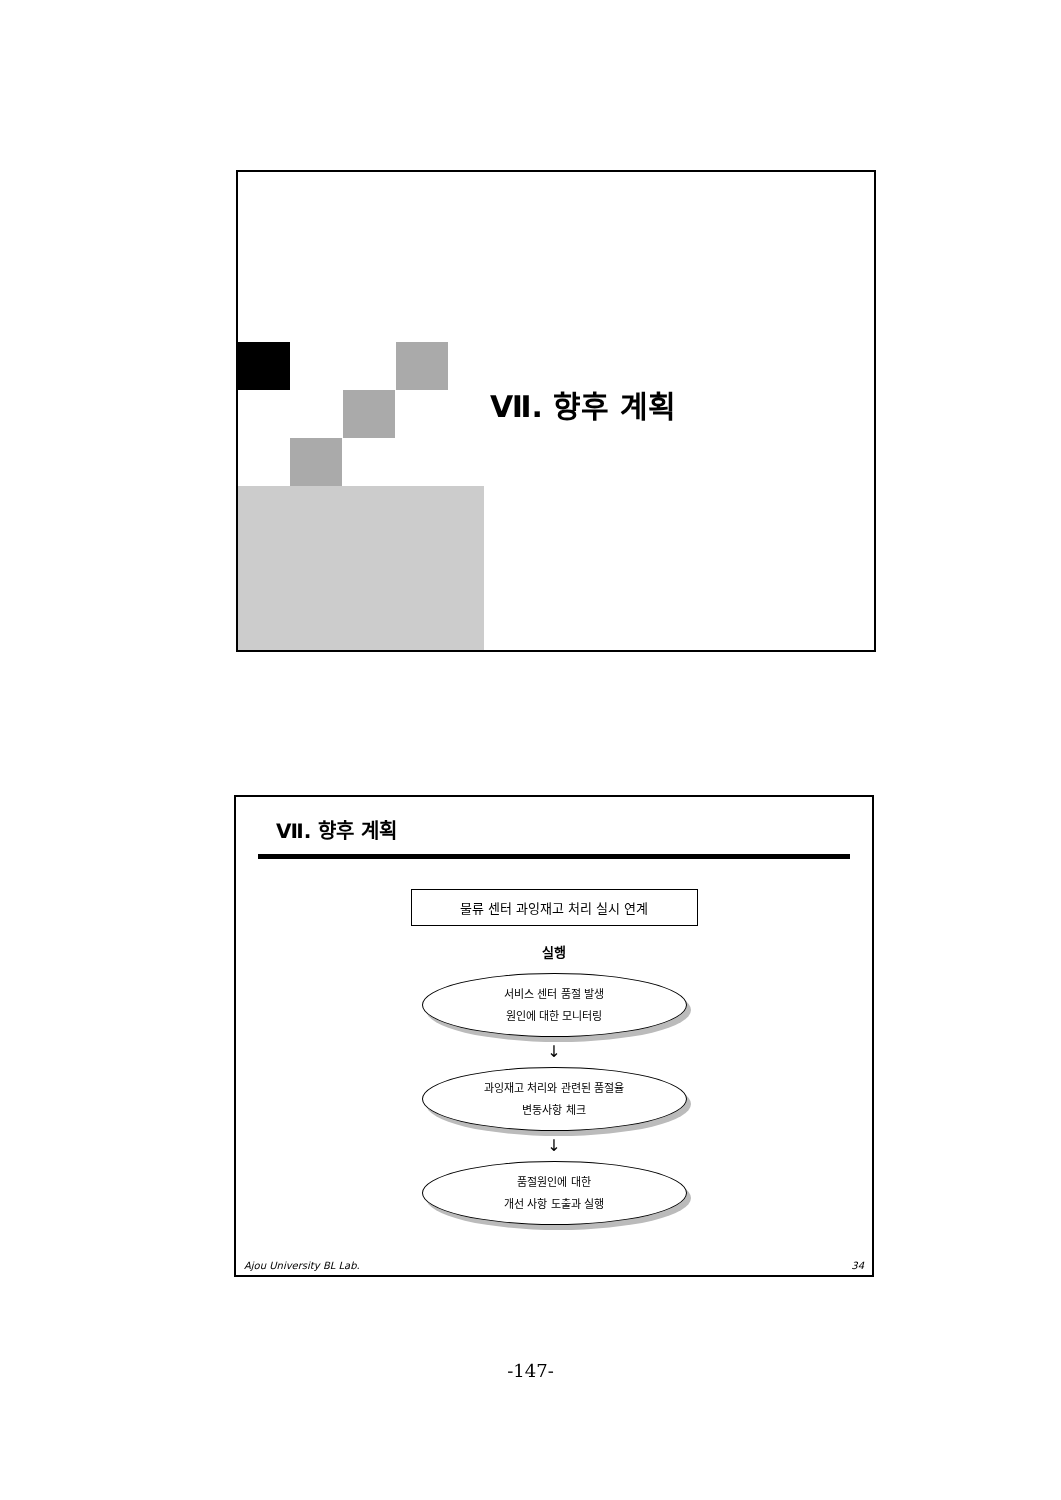Ⅶ. 향후 계획
Ⅶ. 향후 계획
물류 센터 과잉재고 처리 실시 연계
실행
서비스 센터 품절 발생
원인에 대한 모니터링
↓
과잉재고 처리와 관련된 품절율
변동사항 체크
↓
품절원인에 대한
개선 사항 도출과 실행
Ajou University BL Lab. 34
-147-